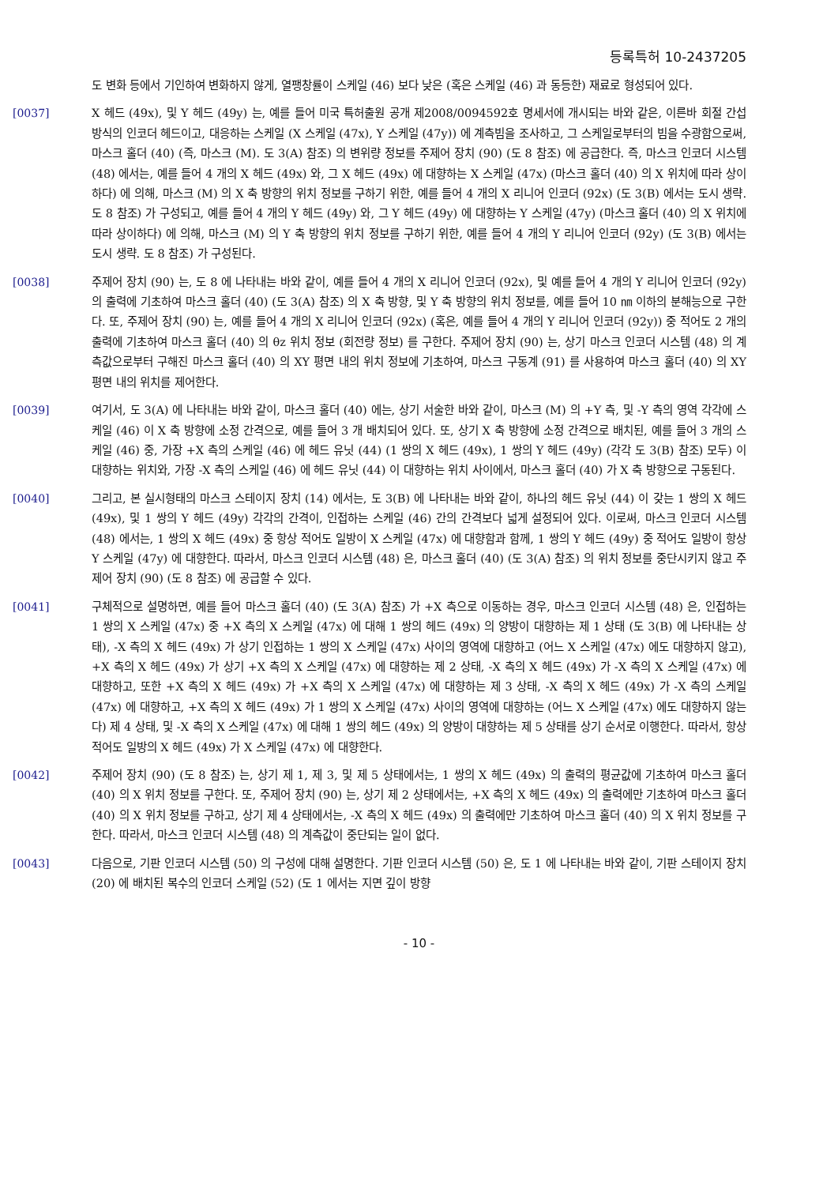등록특허 10-2437205
도 변화 등에서 기인하여 변화하지 않게, 열팽창률이 스케일 (46) 보다 낮은 (혹은 스케일 (46) 과 동등한) 재료로 형성되어 있다.
[0037] X 헤드 (49x), 및 Y 헤드 (49y) 는, 예를 들어 미국 특허출원 공개 제2008/0094592호 명세서에 개시되는 바와 같은, 이른바 회절 간섭 방식의 인코더 헤드이고, 대응하는 스케일 (X 스케일 (47x), Y 스케일 (47y)) 에 계측빔을 조사하고, 그 스케일로부터의 빔을 수광함으로써, 마스크 홀더 (40) (즉, 마스크 (M). 도 3(A) 참조) 의 변위량 정보를 주제어 장치 (90) (도 8 참조) 에 공급한다. 즉, 마스크 인코더 시스템 (48) 에서는, 예를 들어 4 개의 X 헤드 (49x) 와, 그 X 헤드 (49x) 에 대향하는 X 스케일 (47x) (마스크 홀더 (40) 의 X 위치에 따라 상이하다) 에 의해, 마스크 (M) 의 X 축 방향의 위치 정보를 구하기 위한, 예를 들어 4 개의 X 리니어 인코더 (92x) (도 3(B) 에서는 도시 생략. 도 8 참조) 가 구성되고, 예를 들어 4 개의 Y 헤드 (49y) 와, 그 Y 헤드 (49y) 에 대향하는 Y 스케일 (47y) (마스크 홀더 (40) 의 X 위치에 따라 상이하다) 에 의해, 마스크 (M) 의 Y 축 방향의 위치 정보를 구하기 위한, 예를 들어 4 개의 Y 리니어 인코더 (92y) (도 3(B) 에서는 도시 생략. 도 8 참조) 가 구성된다.
[0038] 주제어 장치 (90) 는, 도 8 에 나타내는 바와 같이, 예를 들어 4 개의 X 리니어 인코더 (92x), 및 예를 들어 4 개의 Y 리니어 인코더 (92y) 의 출력에 기초하여 마스크 홀더 (40) (도 3(A) 참조) 의 X 축 방향, 및 Y 축 방향의 위치 정보를, 예를 들어 10 ㎚ 이하의 분해능으로 구한다. 또, 주제어 장치 (90) 는, 예를 들어 4 개의 X 리니어 인코더 (92x) (혹은, 예를 들어 4 개의 Y 리니어 인코더 (92y)) 중 적어도 2 개의 출력에 기초하여 마스크 홀더 (40) 의 θz 위치 정보 (회전량 정보) 를 구한다. 주제어 장치 (90) 는, 상기 마스크 인코더 시스템 (48) 의 계측값으로부터 구해진 마스크 홀더 (40) 의 XY 평면 내의 위치 정보에 기초하여, 마스크 구동계 (91) 를 사용하여 마스크 홀더 (40) 의 XY 평면 내의 위치를 제어한다.
[0039] 여기서, 도 3(A) 에 나타내는 바와 같이, 마스크 홀더 (40) 에는, 상기 서술한 바와 같이, 마스크 (M) 의 +Y 측, 및 -Y 측의 영역 각각에 스케일 (46) 이 X 축 방향에 소정 간격으로, 예를 들어 3 개 배치되어 있다. 또, 상기 X 축 방향에 소정 간격으로 배치된, 예를 들어 3 개의 스케일 (46) 중, 가장 +X 측의 스케일 (46) 에 헤드 유닛 (44) (1 쌍의 X 헤드 (49x), 1 쌍의 Y 헤드 (49y) (각각 도 3(B) 참조) 모두) 이 대향하는 위치와, 가장 -X 측의 스케일 (46) 에 헤드 유닛 (44) 이 대향하는 위치 사이에서, 마스크 홀더 (40) 가 X 축 방향으로 구동된다.
[0040] 그리고, 본 실시형태의 마스크 스테이지 장치 (14) 에서는, 도 3(B) 에 나타내는 바와 같이, 하나의 헤드 유닛 (44) 이 갖는 1 쌍의 X 헤드 (49x), 및 1 쌍의 Y 헤드 (49y) 각각의 간격이, 인접하는 스케일 (46) 간의 간격보다 넓게 설정되어 있다. 이로써, 마스크 인코더 시스템 (48) 에서는, 1 쌍의 X 헤드 (49x) 중 항상 적어도 일방이 X 스케일 (47x) 에 대향함과 함께, 1 쌍의 Y 헤드 (49y) 중 적어도 일방이 항상 Y 스케일 (47y) 에 대향한다. 따라서, 마스크 인코더 시스템 (48) 은, 마스크 홀더 (40) (도 3(A) 참조) 의 위치 정보를 중단시키지 않고 주제어 장치 (90) (도 8 참조) 에 공급할 수 있다.
[0041] 구체적으로 설명하면, 예를 들어 마스크 홀더 (40) (도 3(A) 참조) 가 +X 측으로 이동하는 경우, 마스크 인코더 시스템 (48) 은, 인접하는 1 쌍의 X 스케일 (47x) 중 +X 측의 X 스케일 (47x) 에 대해 1 쌍의 헤드 (49x) 의 양방이 대향하는 제 1 상태 (도 3(B) 에 나타내는 상태), -X 측의 X 헤드 (49x) 가 상기 인접하는 1 쌍의 X 스케일 (47x) 사이의 영역에 대향하고 (어느 X 스케일 (47x) 에도 대향하지 않고), +X 측의 X 헤드 (49x) 가 상기 +X 측의 X 스케일 (47x) 에 대향하는 제 2 상태, -X 측의 X 헤드 (49x) 가 -X 측의 X 스케일 (47x) 에 대향하고, 또한 +X 측의 X 헤드 (49x) 가 +X 측의 X 스케일 (47x) 에 대향하는 제 3 상태, -X 측의 X 헤드 (49x) 가 -X 측의 스케일 (47x) 에 대향하고, +X 측의 X 헤드 (49x) 가 1 쌍의 X 스케일 (47x) 사이의 영역에 대향하는 (어느 X 스케일 (47x) 에도 대향하지 않는다) 제 4 상태, 및 -X 측의 X 스케일 (47x) 에 대해 1 쌍의 헤드 (49x) 의 양방이 대향하는 제 5 상태를 상기 순서로 이행한다. 따라서, 항상 적어도 일방의 X 헤드 (49x) 가 X 스케일 (47x) 에 대향한다.
[0042] 주제어 장치 (90) (도 8 참조) 는, 상기 제 1, 제 3, 및 제 5 상태에서는, 1 쌍의 X 헤드 (49x) 의 출력의 평균값에 기초하여 마스크 홀더 (40) 의 X 위치 정보를 구한다. 또, 주제어 장치 (90) 는, 상기 제 2 상태에서는, +X 측의 X 헤드 (49x) 의 출력에만 기초하여 마스크 홀더 (40) 의 X 위치 정보를 구하고, 상기 제 4 상태에서는, -X 측의 X 헤드 (49x) 의 출력에만 기초하여 마스크 홀더 (40) 의 X 위치 정보를 구한다. 따라서, 마스크 인코더 시스템 (48) 의 계측값이 중단되는 일이 없다.
[0043] 다음으로, 기판 인코더 시스템 (50) 의 구성에 대해 설명한다. 기판 인코더 시스템 (50) 은, 도 1 에 나타내는 바와 같이, 기판 스테이지 장치 (20) 에 배치된 복수의 인코더 스케일 (52) (도 1 에서는 지면 깊이 방향
- 10 -